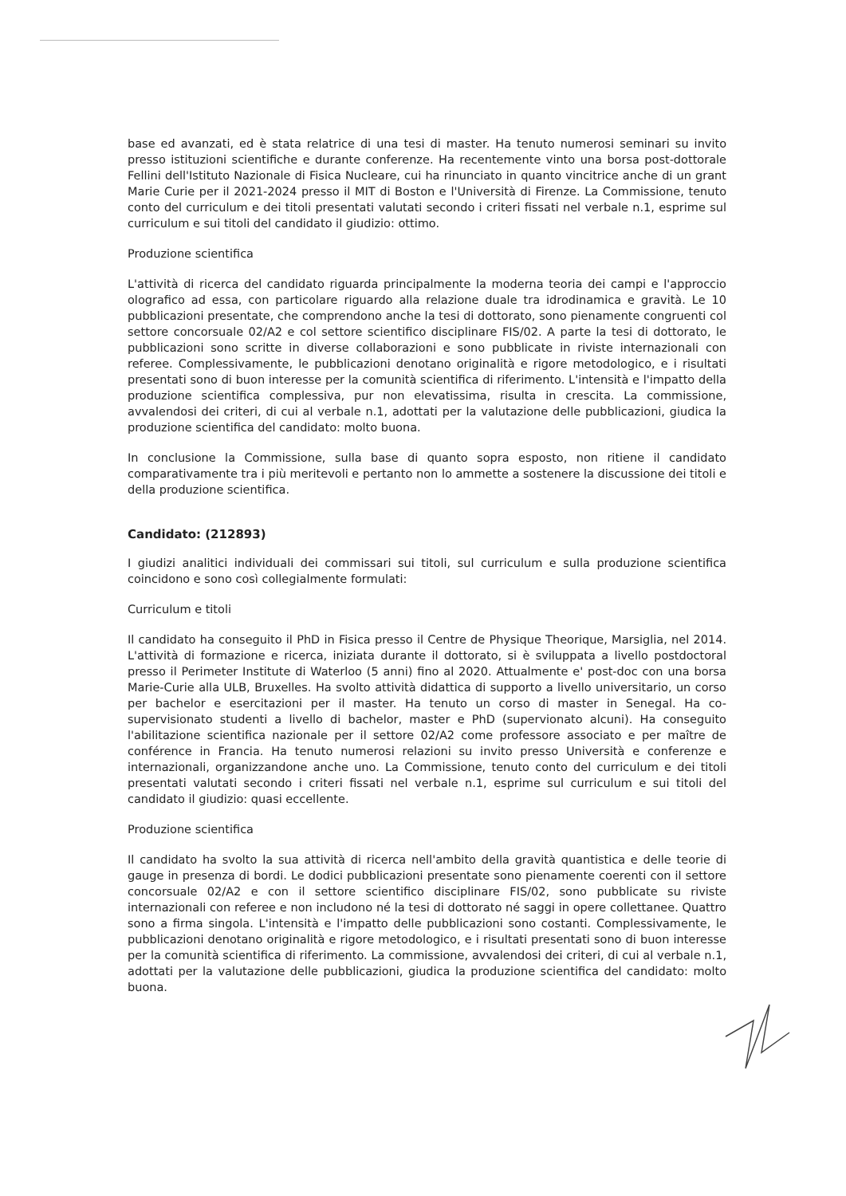base ed avanzati, ed è stata relatrice di una tesi di master. Ha tenuto numerosi seminari su invito presso istituzioni scientifiche e durante conferenze. Ha recentemente vinto una borsa post-dottorale Fellini dell'Istituto Nazionale di Fisica Nucleare, cui ha rinunciato in quanto vincitrice anche di un grant Marie Curie per il 2021-2024 presso il MIT di Boston e l'Università di Firenze. La Commissione, tenuto conto del curriculum e dei titoli presentati valutati secondo i criteri fissati nel verbale n.1, esprime sul curriculum e sui titoli del candidato il giudizio: ottimo.
Produzione scientifica
L'attività di ricerca del candidato riguarda principalmente la moderna teoria dei campi e l'approccio olografico ad essa, con particolare riguardo alla relazione duale tra idrodinamica e gravità. Le 10 pubblicazioni presentate, che comprendono anche la tesi di dottorato, sono pienamente congruenti col settore concorsuale 02/A2 e col settore scientifico disciplinare FIS/02. A parte la tesi di dottorato, le pubblicazioni sono scritte in diverse collaborazioni e sono pubblicate in riviste internazionali con referee. Complessivamente, le pubblicazioni denotano originalità e rigore metodologico, e i risultati presentati sono di buon interesse per la comunità scientifica di riferimento. L'intensità e l'impatto della produzione scientifica complessiva, pur non elevatissima, risulta in crescita. La commissione, avvalendosi dei criteri, di cui al verbale n.1, adottati per la valutazione delle pubblicazioni, giudica la produzione scientifica del candidato: molto buona.
In conclusione la Commissione, sulla base di quanto sopra esposto, non ritiene il candidato comparativamente tra i più meritevoli e pertanto non lo ammette a sostenere la discussione dei titoli e della produzione scientifica.
Candidato: (212893)
I giudizi analitici individuali dei commissari sui titoli, sul curriculum e sulla produzione scientifica coincidono e sono così collegialmente formulati:
Curriculum e titoli
Il candidato ha conseguito il PhD in Fisica presso il Centre de Physique Theorique, Marsiglia, nel 2014. L'attività di formazione e ricerca, iniziata durante il dottorato, si è sviluppata a livello postdoctoral presso il Perimeter Institute di Waterloo (5 anni) fino al 2020. Attualmente e' post-doc con una borsa Marie-Curie alla ULB, Bruxelles. Ha svolto attività didattica di supporto a livello universitario, un corso per bachelor e esercitazioni per il master. Ha tenuto un corso di master in Senegal. Ha co-supervisionato studenti a livello di bachelor, master e PhD (supervionato alcuni). Ha conseguito l'abilitazione scientifica nazionale per il settore 02/A2 come professore associato e per maître de conférence in Francia. Ha tenuto numerosi relazioni su invito presso Università e conferenze e internazionali, organizzandone anche uno. La Commissione, tenuto conto del curriculum e dei titoli presentati valutati secondo i criteri fissati nel verbale n.1, esprime sul curriculum e sui titoli del candidato il giudizio: quasi eccellente.
Produzione scientifica
Il candidato ha svolto la sua attività di ricerca nell'ambito della gravità quantistica e delle teorie di gauge in presenza di bordi. Le dodici pubblicazioni presentate sono pienamente coerenti con il settore concorsuale 02/A2 e con il settore scientifico disciplinare FIS/02, sono pubblicate su riviste internazionali con referee e non includono né la tesi di dottorato né saggi in opere collettanee. Quattro sono a firma singola. L'intensità e l'impatto delle pubblicazioni sono costanti. Complessivamente, le pubblicazioni denotano originalità e rigore metodologico, e i risultati presentati sono di buon interesse per la comunità scientifica di riferimento. La commissione, avvalendosi dei criteri, di cui al verbale n.1, adottati per la valutazione delle pubblicazioni, giudica la produzione scientifica del candidato: molto buona.